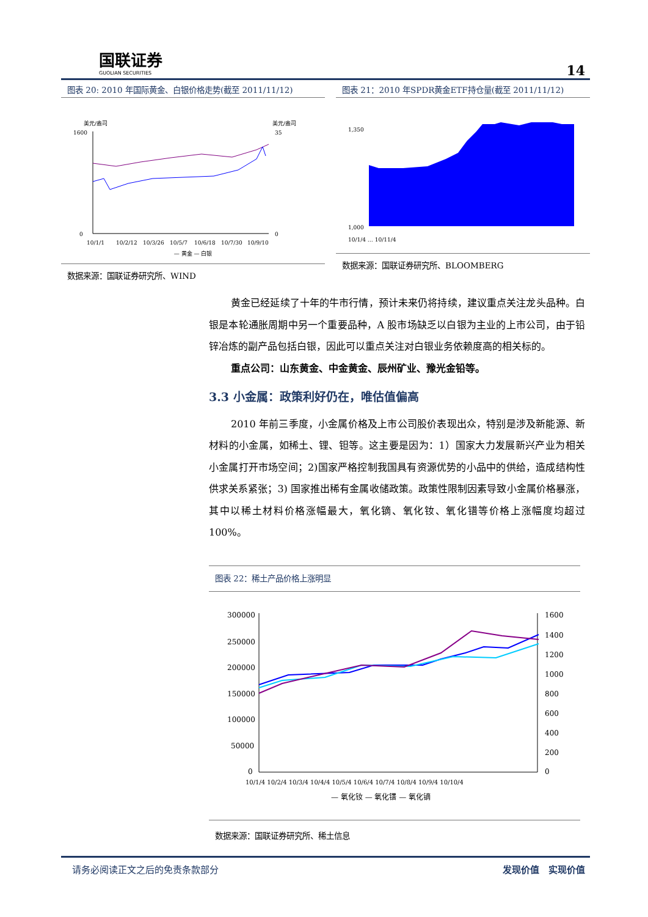国联证券
GUOLIAN SECURITIES
14
图表 20: 2010 年国际黄金、白银价格走势(截至 2011/11/12)
美元/盎司
美元/盎司
1600
0
35
0
10/1/1
10/2/12
10/3/26
10/5/7
10/6/18
10/7/30
10/9/10
— 黄金 — 白银
数据来源：国联证券研究所、WIND
图表 21：2010 年SPDR黄金ETF持仓量(截至 2011/11/12)
1,350
1,000
10/1/4 … 10/11/4
数据来源：国联证券研究所、BLOOMBERG
黄金已经延续了十年的牛市行情，预计未来仍将持续，建议重点关注龙头品种。白银是本轮通胀周期中另一个重要品种，A 股市场缺乏以白银为主业的上市公司，由于铅锌冶炼的副产品包括白银，因此可以重点关注对白银业务依赖度高的相关标的。
重点公司：山东黄金、中金黄金、辰州矿业、豫光金铅等。
3.3 小金属：政策利好仍在，唯估值偏高
2010 年前三季度，小金属价格及上市公司股价表现出众，特别是涉及新能源、新材料的小金属，如稀土、锂、钽等。这主要是因为：1）国家大力发展新兴产业为相关小金属打开市场空间；2)国家严格控制我国具有资源优势的小品中的供给，造成结构性供求关系紧张；3) 国家推出稀有金属收储政策。政策性限制因素导致小金属价格暴涨，其中以稀土材料价格涨幅最大，氧化镝、氧化钕、氧化镨等价格上涨幅度均超过 100%。
图表 22：稀土产品价格上涨明显
300000
250000
200000
150000
100000
50000
0
1600
1400
1200
1000
800
600
400
200
0
10/1/4 10/2/4 10/3/4 10/4/4 10/5/4 10/6/4 10/7/4 10/8/4 10/9/4 10/10/4
— 氧化钕 — 氧化镨 — 氧化镝
数据来源：国联证券研究所、稀土信息
请务必阅读正文之后的免责条款部分 发现价值　实现价值